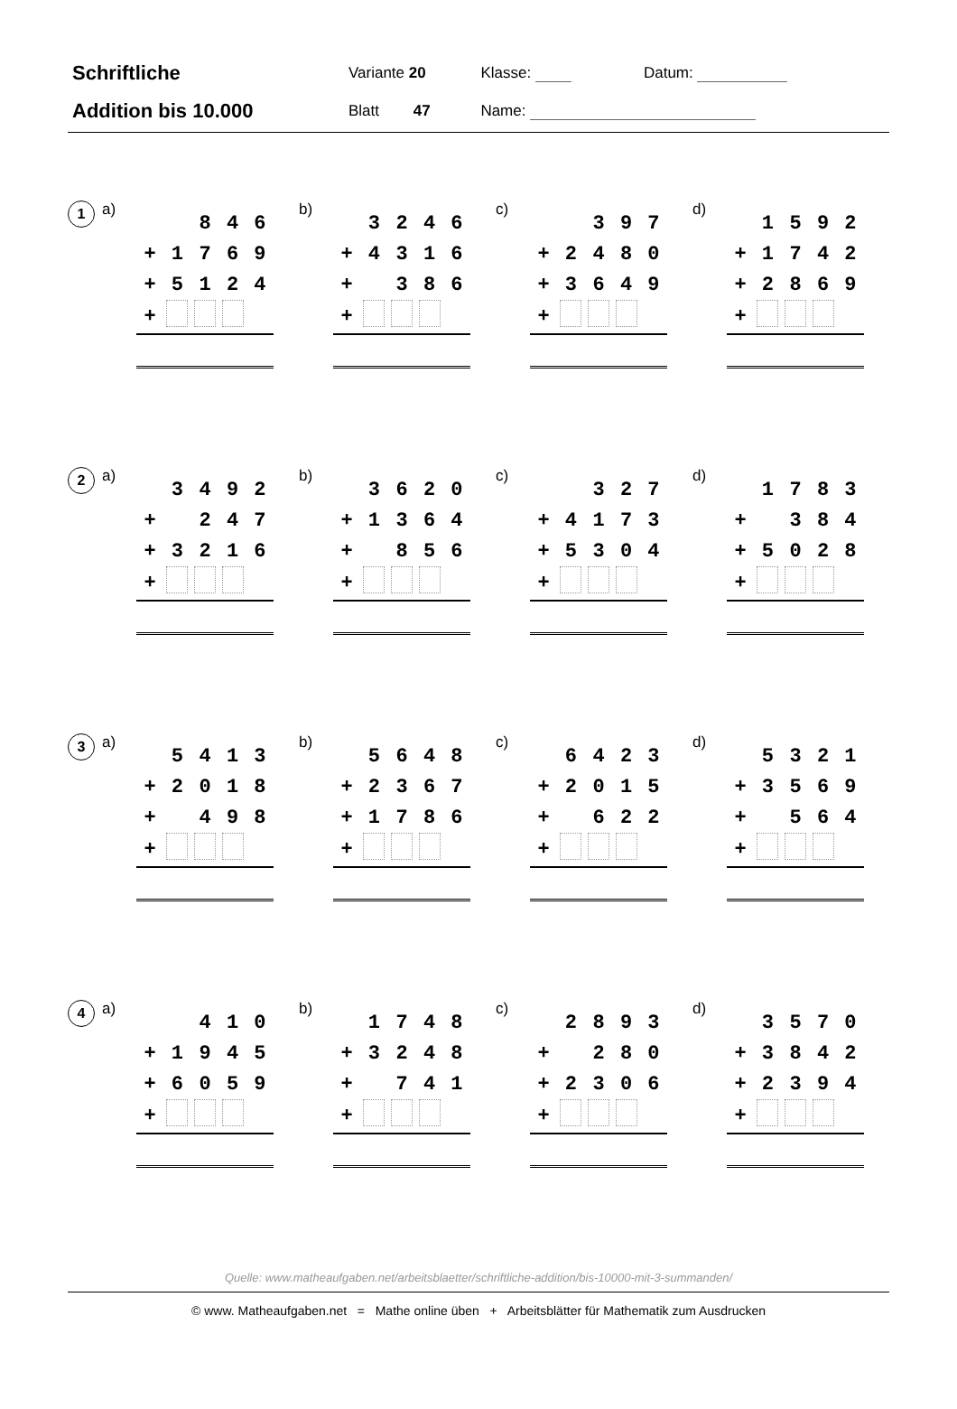| Schriftliche | Variante 20 | Klasse: | Datum: |
| Addition bis 10.000 | Blatt 47 | Name: | |
1
a)
| | | 8 | 4 | 6 |
| + | 1 | 7 | 6 | 9 |
| + | 5 | 1 | 2 | 4 |
| + | | | | |
b)
| | 3 | 2 | 4 | 6 |
| + | 4 | 3 | 1 | 6 |
| + | | 3 | 8 | 6 |
| + | | | | |
c)
| | | 3 | 9 | 7 |
| + | 2 | 4 | 8 | 0 |
| + | 3 | 6 | 4 | 9 |
| + | | | | |
d)
| | 1 | 5 | 9 | 2 |
| + | 1 | 7 | 4 | 2 |
| + | 2 | 8 | 6 | 9 |
| + | | | | |
2
a)
| | 3 | 4 | 9 | 2 |
| + | | 2 | 4 | 7 |
| + | 3 | 2 | 1 | 6 |
| + | | | | |
b)
| | 3 | 6 | 2 | 0 |
| + | 1 | 3 | 6 | 4 |
| + | | 8 | 5 | 6 |
| + | | | | |
c)
| | | 3 | 2 | 7 |
| + | 4 | 1 | 7 | 3 |
| + | 5 | 3 | 0 | 4 |
| + | | | | |
d)
| | 1 | 7 | 8 | 3 |
| + | | 3 | 8 | 4 |
| + | 5 | 0 | 2 | 8 |
| + | | | | |
3
a)
| | 5 | 4 | 1 | 3 |
| + | 2 | 0 | 1 | 8 |
| + | | 4 | 9 | 8 |
| + | | | | |
b)
| | 5 | 6 | 4 | 8 |
| + | 2 | 3 | 6 | 7 |
| + | 1 | 7 | 8 | 6 |
| + | | | | |
c)
| | 6 | 4 | 2 | 3 |
| + | 2 | 0 | 1 | 5 |
| + | | 6 | 2 | 2 |
| + | | | | |
d)
| | 5 | 3 | 2 | 1 |
| + | 3 | 5 | 6 | 9 |
| + | | 5 | 6 | 4 |
| + | | | | |
4
a)
| | | 4 | 1 | 0 |
| + | 1 | 9 | 4 | 5 |
| + | 6 | 0 | 5 | 9 |
| + | | | | |
b)
| | 1 | 7 | 4 | 8 |
| + | 3 | 2 | 4 | 8 |
| + | | 7 | 4 | 1 |
| + | | | | |
c)
| | 2 | 8 | 9 | 3 |
| + | | 2 | 8 | 0 |
| + | 2 | 3 | 0 | 6 |
| + | | | | |
d)
| | 3 | 5 | 7 | 0 |
| + | 3 | 8 | 4 | 2 |
| + | 2 | 3 | 9 | 4 |
| + | | | | |
Quelle: www.matheaufgaben.net/arbeitsblaetter/schriftliche-addition/bis-10000-mit-3-summanden/
© www. Matheaufgaben.net = Mathe online üben + Arbeitsblätter für Mathematik zum Ausdrucken